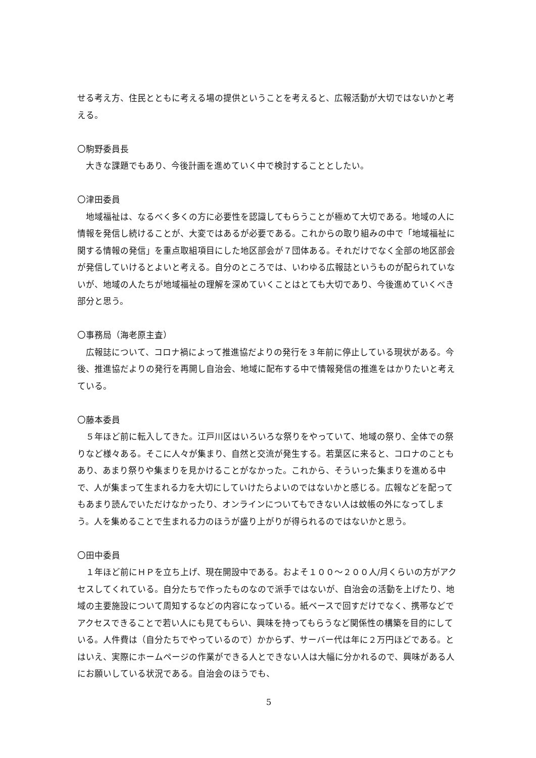せる考え方、住民とともに考える場の提供ということを考えると、広報活動が大切ではないかと考える。
〇駒野委員長
大きな課題でもあり、今後計画を進めていく中で検討することとしたい。
〇津田委員
地域福祉は、なるべく多くの方に必要性を認識してもらうことが極めて大切である。地域の人に情報を発信し続けることが、大変ではあるが必要である。これからの取り組みの中で「地域福祉に関する情報の発信」を重点取組項目にした地区部会が７団体ある。それだけでなく全部の地区部会が発信していけるとよいと考える。自分のところでは、いわゆる広報誌というものが配られていないが、地域の人たちが地域福祉の理解を深めていくことはとても大切であり、今後進めていくべき部分と思う。
〇事務局（海老原主査）
広報誌について、コロナ禍によって推進協だよりの発行を３年前に停止している現状がある。今後、推進協だよりの発行を再開し自治会、地域に配布する中で情報発信の推進をはかりたいと考えている。
〇藤本委員
５年ほど前に転入してきた。江戸川区はいろいろな祭りをやっていて、地域の祭り、全体での祭りなど様々ある。そこに人々が集まり、自然と交流が発生する。若葉区に来ると、コロナのこともあり、あまり祭りや集まりを見かけることがなかった。これから、そういった集まりを進める中で、人が集まって生まれる力を大切にしていけたらよいのではないかと感じる。広報などを配ってもあまり読んでいただけなかったり、オンラインについてもできない人は蚊帳の外になってしまう。人を集めることで生まれる力のほうが盛り上がりが得られるのではないかと思う。
〇田中委員
１年ほど前にＨＰを立ち上げ、現在開設中である。およそ１００～２００人/月くらいの方がアクセスしてくれている。自分たちで作ったものなので派手ではないが、自治会の活動を上げたり、地域の主要施設について周知するなどの内容になっている。紙ベースで回すだけでなく、携帯などでアクセスできることで若い人にも見てもらい、興味を持ってもらうなど関係性の構築を目的にしている。人件費は（自分たちでやっているので）かからず、サーバー代は年に２万円ほどである。とはいえ、実際にホームページの作業ができる人とできない人は大幅に分かれるので、興味がある人にお願いしている状況である。自治会のほうでも、
5